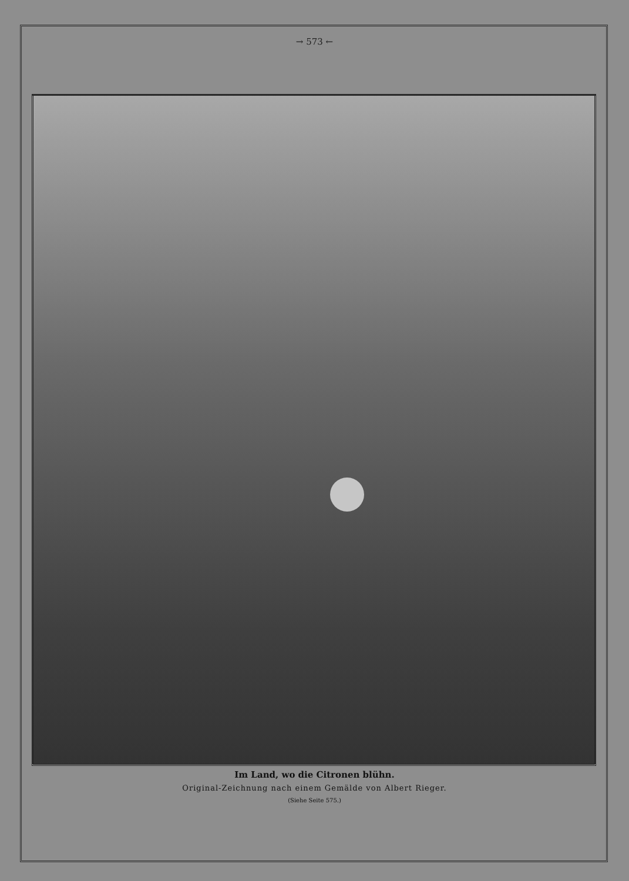→ 573 ←
Im Land, wo die Citronen blühn.
Original-Zeichnung nach einem Gemälde von Albert Rieger.
(Siehe Seite 575.)